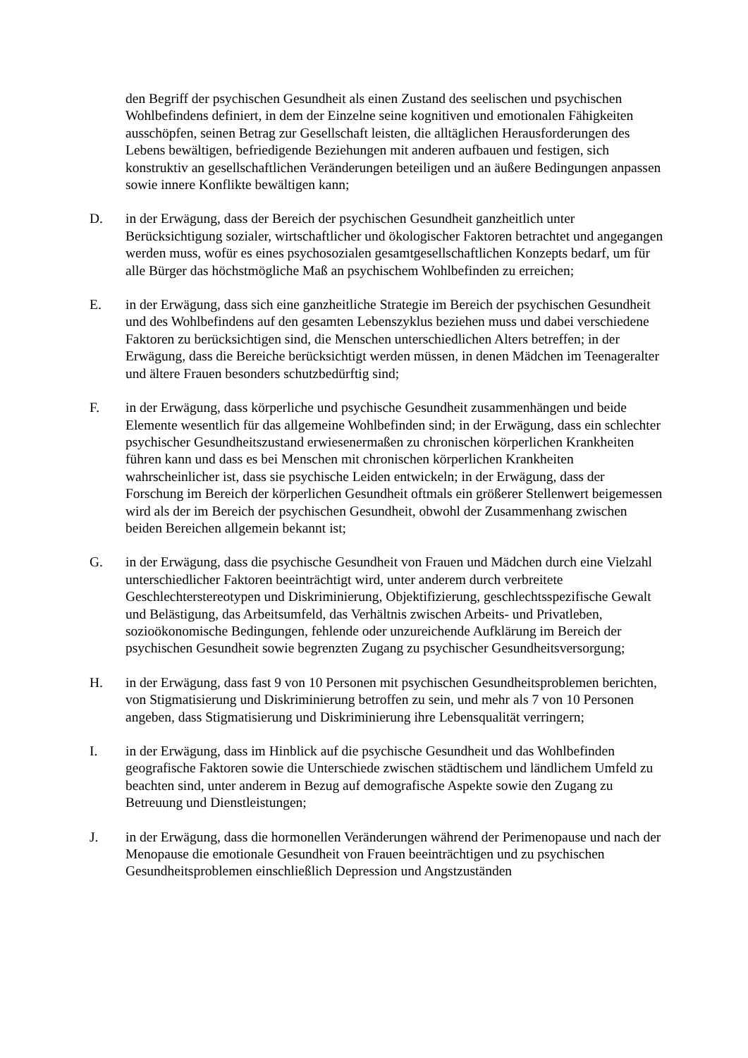den Begriff der psychischen Gesundheit als einen Zustand des seelischen und psychischen Wohlbefindens definiert, in dem der Einzelne seine kognitiven und emotionalen Fähigkeiten ausschöpfen, seinen Betrag zur Gesellschaft leisten, die alltäglichen Herausforderungen des Lebens bewältigen, befriedigende Beziehungen mit anderen aufbauen und festigen, sich konstruktiv an gesellschaftlichen Veränderungen beteiligen und an äußere Bedingungen anpassen sowie innere Konflikte bewältigen kann;
D. in der Erwägung, dass der Bereich der psychischen Gesundheit ganzheitlich unter Berücksichtigung sozialer, wirtschaftlicher und ökologischer Faktoren betrachtet und angegangen werden muss, wofür es eines psychosozialen gesamtgesellschaftlichen Konzepts bedarf, um für alle Bürger das höchstmögliche Maß an psychischem Wohlbefinden zu erreichen;
E. in der Erwägung, dass sich eine ganzheitliche Strategie im Bereich der psychischen Gesundheit und des Wohlbefindens auf den gesamten Lebenszyklus beziehen muss und dabei verschiedene Faktoren zu berücksichtigen sind, die Menschen unterschiedlichen Alters betreffen; in der Erwägung, dass die Bereiche berücksichtigt werden müssen, in denen Mädchen im Teenageralter und ältere Frauen besonders schutzbedürftig sind;
F. in der Erwägung, dass körperliche und psychische Gesundheit zusammenhängen und beide Elemente wesentlich für das allgemeine Wohlbefinden sind; in der Erwägung, dass ein schlechter psychischer Gesundheitszustand erwiesenermaßen zu chronischen körperlichen Krankheiten führen kann und dass es bei Menschen mit chronischen körperlichen Krankheiten wahrscheinlicher ist, dass sie psychische Leiden entwickeln; in der Erwägung, dass der Forschung im Bereich der körperlichen Gesundheit oftmals ein größerer Stellenwert beigemessen wird als der im Bereich der psychischen Gesundheit, obwohl der Zusammenhang zwischen beiden Bereichen allgemein bekannt ist;
G. in der Erwägung, dass die psychische Gesundheit von Frauen und Mädchen durch eine Vielzahl unterschiedlicher Faktoren beeinträchtigt wird, unter anderem durch verbreitete Geschlechterstereotypen und Diskriminierung, Objektifizierung, geschlechtsspezifische Gewalt und Belästigung, das Arbeitsumfeld, das Verhältnis zwischen Arbeits- und Privatleben, sozioökonomische Bedingungen, fehlende oder unzureichende Aufklärung im Bereich der psychischen Gesundheit sowie begrenzten Zugang zu psychischer Gesundheitsversorgung;
H. in der Erwägung, dass fast 9 von 10 Personen mit psychischen Gesundheitsproblemen berichten, von Stigmatisierung und Diskriminierung betroffen zu sein, und mehr als 7 von 10 Personen angeben, dass Stigmatisierung und Diskriminierung ihre Lebensqualität verringern;
I. in der Erwägung, dass im Hinblick auf die psychische Gesundheit und das Wohlbefinden geografische Faktoren sowie die Unterschiede zwischen städtischem und ländlichem Umfeld zu beachten sind, unter anderem in Bezug auf demografische Aspekte sowie den Zugang zu Betreuung und Dienstleistungen;
J. in der Erwägung, dass die hormonellen Veränderungen während der Perimenopause und nach der Menopause die emotionale Gesundheit von Frauen beeinträchtigen und zu psychischen Gesundheitsproblemen einschließlich Depression und Angstzuständen